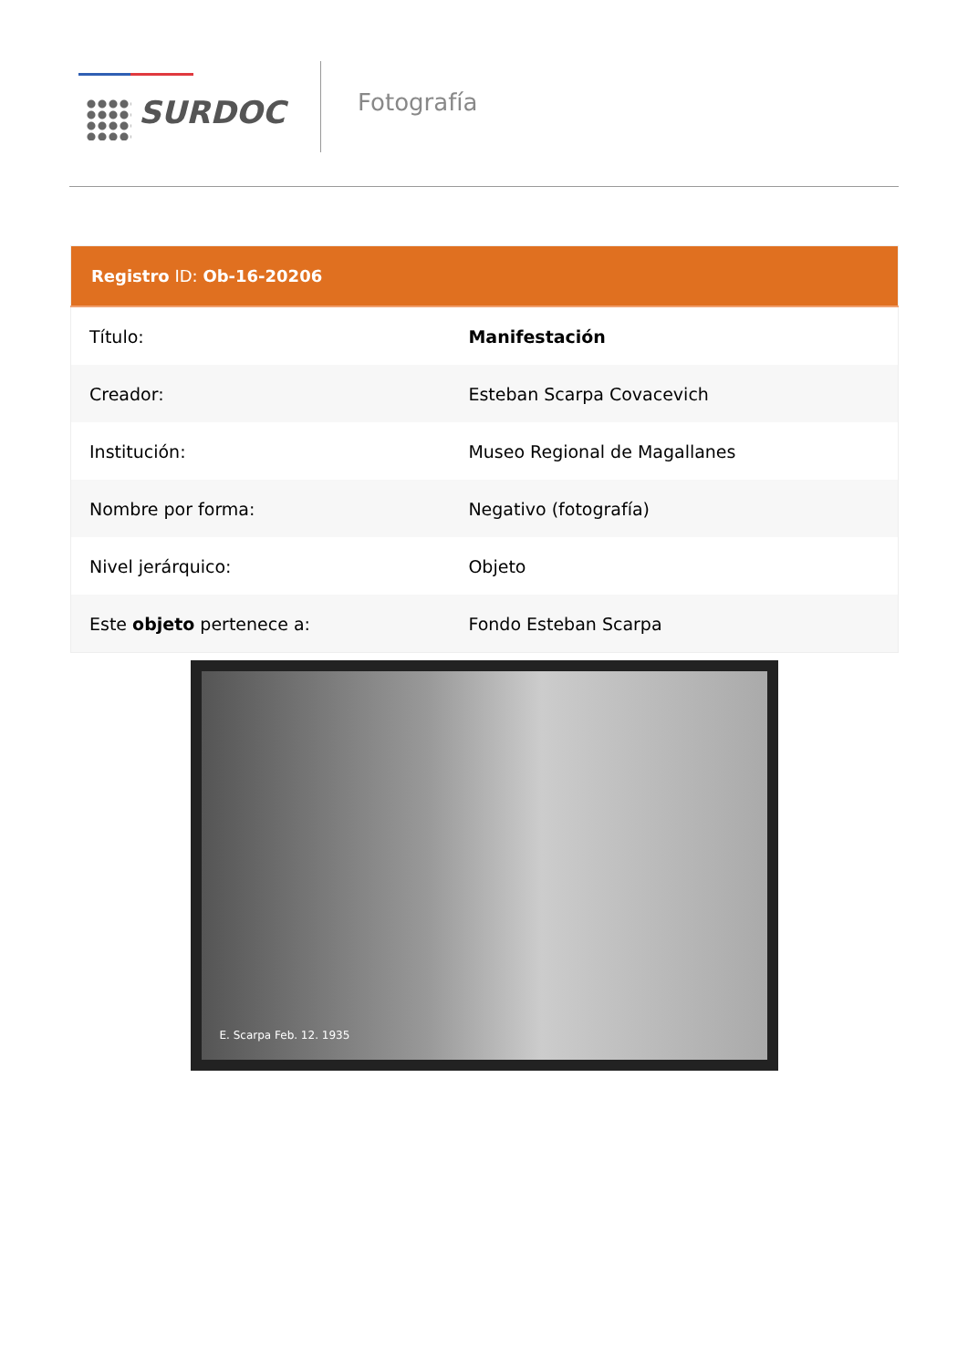SURDOC
Fotografía
| Registro ID: Ob-16-20206 | |
| --- | --- |
| Título: | Manifestación |
| Creador: | Esteban Scarpa Covacevich |
| Institución: | Museo Regional de Magallanes |
| Nombre por forma: | Negativo (fotografía) |
| Nivel jerárquico: | Objeto |
| Este objeto pertenece a: | Fondo Esteban Scarpa |
E. Scarpa Feb. 12. 1935